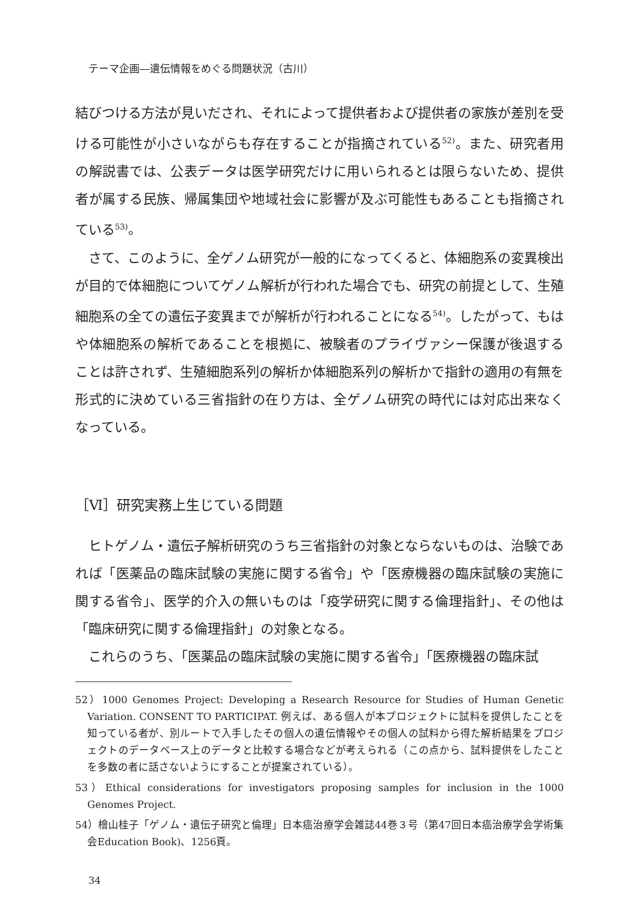テーマ企画―遺伝情報をめぐる問題状況（古川）
結びつける方法が見いだされ、それによって提供者および提供者の家族が差別を受ける可能性が小さいながらも存在することが指摘されている<sup>52)</sup>。また、研究者用の解説書では、公表データは医学研究だけに用いられるとは限らないため、提供者が属する民族、帰属集団や地域社会に影響が及ぶ可能性もあることも指摘されている<sup>53)</sup>。
さて、このように、全ゲノム研究が一般的になってくると、体細胞系の変異検出が目的で体細胞についてゲノム解析が行われた場合でも、研究の前提として、生殖細胞系の全ての遺伝子変異までが解析が行われることになる<sup>54)</sup>。したがって、もはや体細胞系の解析であることを根拠に、被験者のプライヴァシー保護が後退することは許されず、生殖細胞系列の解析か体細胞系列の解析かで指針の適用の有無を形式的に決めている三省指針の在り方は、全ゲノム研究の時代には対応出来なくなっている。
［Ⅵ］研究実務上生じている問題
ヒトゲノム・遺伝子解析研究のうち三省指針の対象とならないものは、治験であれば「医薬品の臨床試験の実施に関する省令」や「医療機器の臨床試験の実施に関する省令」、医学的介入の無いものは「疫学研究に関する倫理指針」、その他は「臨床研究に関する倫理指針」の対象となる。
これらのうち、「医薬品の臨床試験の実施に関する省令」「医療機器の臨床試
52）1000 Genomes Project: Developing a Research Resource for Studies of Human Genetic Variation. CONSENT TO PARTICIPAT. 例えば、ある個人が本プロジェクトに試料を提供したことを知っている者が、別ルートで入手したその個人の遺伝情報やその個人の試料から得た解析結果をプロジェクトのデータベース上のデータと比較する場合などが考えられる（この点から、試料提供をしたことを多数の者に話さないようにすることが提案されている）。
53）Ethical considerations for investigators proposing samples for inclusion in the 1000 Genomes Project.
54）檜山桂子「ゲノム・遺伝子研究と倫理」日本癌治療学会雑誌44巻３号（第47回日本癌治療学会学術集会Education Book)、1256頁。
34